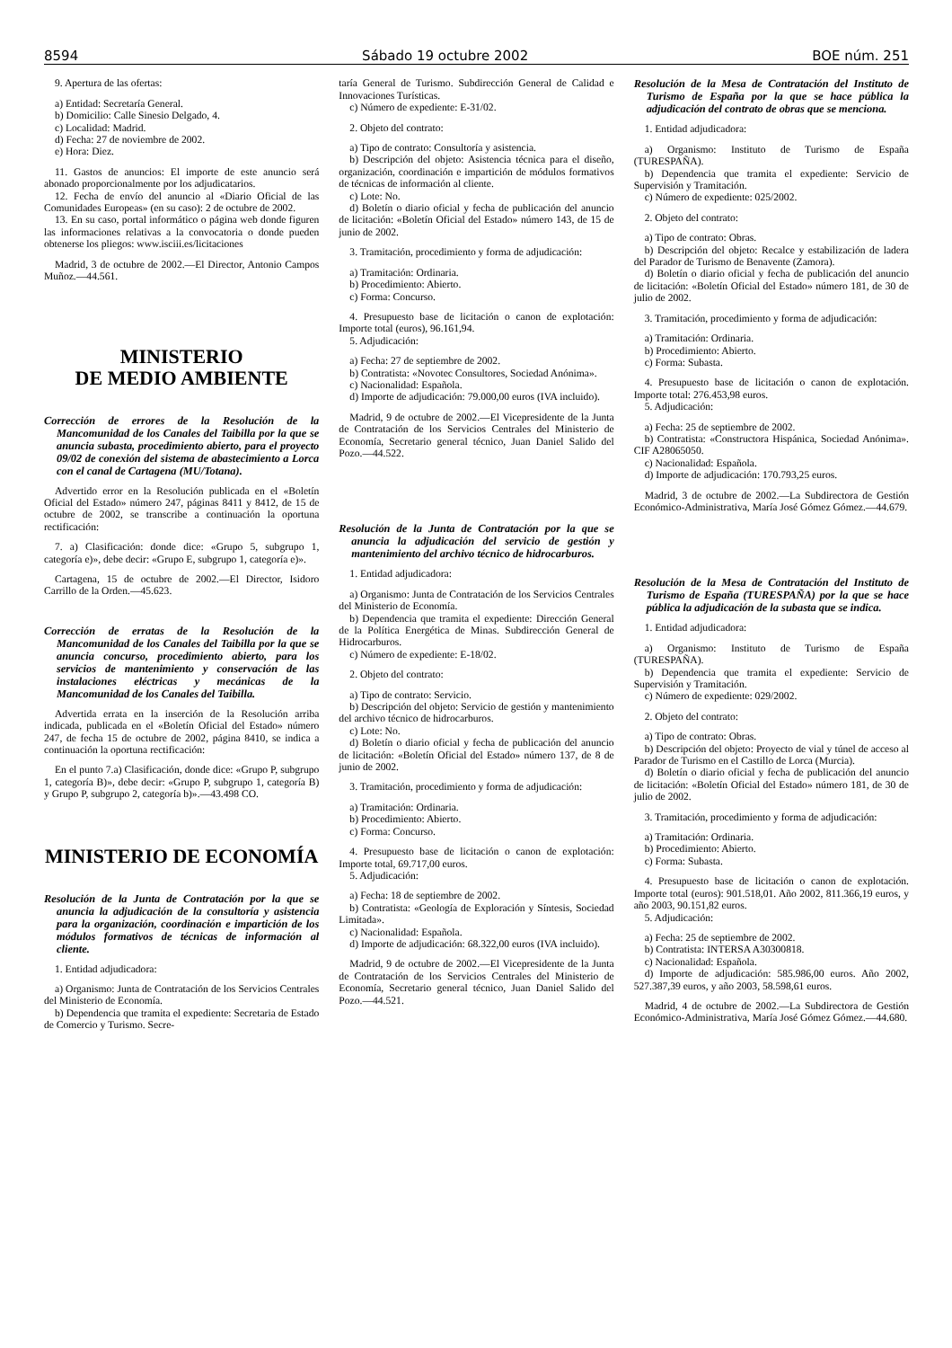8594 Sábado 19 octubre 2002 BOE núm. 251
9. Apertura de las ofertas:
a) Entidad: Secretaría General.
b) Domicilio: Calle Sinesio Delgado, 4.
c) Localidad: Madrid.
d) Fecha: 27 de noviembre de 2002.
e) Hora: Diez.
11. Gastos de anuncios: El importe de este anuncio será abonado proporcionalmente por los adjudicatarios.
12. Fecha de envío del anuncio al «Diario Oficial de las Comunidades Europeas» (en su caso): 2 de octubre de 2002.
13. En su caso, portal informático o página web donde figuren las informaciones relativas a la convocatoria o donde pueden obtenerse los pliegos: www.isciii.es/licitaciones
Madrid, 3 de octubre de 2002.—El Director, Antonio Campos Muñoz.—44.561.
MINISTERIO
DE MEDIO AMBIENTE
Corrección de errores de la Resolución de la Mancomunidad de los Canales del Taibilla por la que se anuncia subasta, procedimiento abierto, para el proyecto 09/02 de conexión del sistema de abastecimiento a Lorca con el canal de Cartagena (MU/Totana).
Advertido error en la Resolución publicada en el «Boletín Oficial del Estado» número 247, páginas 8411 y 8412, de 15 de octubre de 2002, se transcribe a continuación la oportuna rectificación:
7. a) Clasificación: donde dice: «Grupo 5, subgrupo 1, categoría e)», debe decir: «Grupo E, subgrupo 1, categoría e)».
Cartagena, 15 de octubre de 2002.—El Director, Isidoro Carrillo de la Orden.—45.623.
Corrección de erratas de la Resolución de la Mancomunidad de los Canales del Taibilla por la que se anuncia concurso, procedimiento abierto, para los servicios de mantenimiento y conservación de las instalaciones eléctricas y mecánicas de la Mancomunidad de los Canales del Taibilla.
Advertida errata en la inserción de la Resolución arriba indicada, publicada en el «Boletín Oficial del Estado» número 247, de fecha 15 de octubre de 2002, página 8410, se indica a continuación la oportuna rectificación:
En el punto 7.a) Clasificación, donde dice: «Grupo P, subgrupo 1, categoría B)», debe decir: «Grupo P, subgrupo 1, categoría B) y Grupo P, subgrupo 2, categoría b)».—43.498 CO.
MINISTERIO DE ECONOMÍA
Resolución de la Junta de Contratación por la que se anuncia la adjudicación de la consultoría y asistencia para la organización, coordinación e impartición de los módulos formativos de técnicas de información al cliente.
1. Entidad adjudicadora:
a) Organismo: Junta de Contratación de los Servicios Centrales del Ministerio de Economía.
b) Dependencia que tramita el expediente: Secretaria de Estado de Comercio y Turismo. Secre-
taría General de Turismo. Subdirección General de Calidad e Innovaciones Turísticas.
c) Número de expediente: E-31/02.
2. Objeto del contrato:
a) Tipo de contrato: Consultoría y asistencia.
b) Descripción del objeto: Asistencia técnica para el diseño, organización, coordinación e impartición de módulos formativos de técnicas de información al cliente.
c) Lote: No.
d) Boletín o diario oficial y fecha de publicación del anuncio de licitación: «Boletín Oficial del Estado» número 143, de 15 de junio de 2002.
3. Tramitación, procedimiento y forma de adjudicación:
a) Tramitación: Ordinaria.
b) Procedimiento: Abierto.
c) Forma: Concurso.
4. Presupuesto base de licitación o canon de explotación: Importe total (euros), 96.161,94.
5. Adjudicación:
a) Fecha: 27 de septiembre de 2002.
b) Contratista: «Novotec Consultores, Sociedad Anónima».
c) Nacionalidad: Española.
d) Importe de adjudicación: 79.000,00 euros (IVA incluido).
Madrid, 9 de octubre de 2002.—El Vicepresidente de la Junta de Contratación de los Servicios Centrales del Ministerio de Economía, Secretario general técnico, Juan Daniel Salido del Pozo.—44.522.
Resolución de la Junta de Contratación por la que se anuncia la adjudicación del servicio de gestión y mantenimiento del archivo técnico de hidrocarburos.
1. Entidad adjudicadora:
a) Organismo: Junta de Contratación de los Servicios Centrales del Ministerio de Economía.
b) Dependencia que tramita el expediente: Dirección General de la Política Energética de Minas. Subdirección General de Hidrocarburos.
c) Número de expediente: E-18/02.
2. Objeto del contrato:
a) Tipo de contrato: Servicio.
b) Descripción del objeto: Servicio de gestión y mantenimiento del archivo técnico de hidrocarburos.
c) Lote: No.
d) Boletín o diario oficial y fecha de publicación del anuncio de licitación: «Boletín Oficial del Estado» número 137, de 8 de junio de 2002.
3. Tramitación, procedimiento y forma de adjudicación:
a) Tramitación: Ordinaria.
b) Procedimiento: Abierto.
c) Forma: Concurso.
4. Presupuesto base de licitación o canon de explotación: Importe total, 69.717,00 euros.
5. Adjudicación:
a) Fecha: 18 de septiembre de 2002.
b) Contratista: «Geología de Exploración y Síntesis, Sociedad Limitada».
c) Nacionalidad: Española.
d) Importe de adjudicación: 68.322,00 euros (IVA incluido).
Madrid, 9 de octubre de 2002.—El Vicepresidente de la Junta de Contratación de los Servicios Centrales del Ministerio de Economía, Secretario general técnico, Juan Daniel Salido del Pozo.—44.521.
Resolución de la Mesa de Contratación del Instituto de Turismo de España por la que se hace pública la adjudicación del contrato de obras que se menciona.
1. Entidad adjudicadora:
a) Organismo: Instituto de Turismo de España (TURESPAÑA).
b) Dependencia que tramita el expediente: Servicio de Supervisión y Tramitación.
c) Número de expediente: 025/2002.
2. Objeto del contrato:
a) Tipo de contrato: Obras.
b) Descripción del objeto: Recalce y estabilización de ladera del Parador de Turismo de Benavente (Zamora).
d) Boletín o diario oficial y fecha de publicación del anuncio de licitación: «Boletín Oficial del Estado» número 181, de 30 de julio de 2002.
3. Tramitación, procedimiento y forma de adjudicación:
a) Tramitación: Ordinaria.
b) Procedimiento: Abierto.
c) Forma: Subasta.
4. Presupuesto base de licitación o canon de explotación. Importe total: 276.453,98 euros.
5. Adjudicación:
a) Fecha: 25 de septiembre de 2002.
b) Contratista: «Constructora Hispánica, Sociedad Anónima». CIF A28065050.
c) Nacionalidad: Española.
d) Importe de adjudicación: 170.793,25 euros.
Madrid, 3 de octubre de 2002.—La Subdirectora de Gestión Económico-Administrativa, María José Gómez Gómez.—44.679.
Resolución de la Mesa de Contratación del Instituto de Turismo de España (TURESPAÑA) por la que se hace pública la adjudicación de la subasta que se indica.
1. Entidad adjudicadora:
a) Organismo: Instituto de Turismo de España (TURESPAÑA).
b) Dependencia que tramita el expediente: Servicio de Supervisión y Tramitación.
c) Número de expediente: 029/2002.
2. Objeto del contrato:
a) Tipo de contrato: Obras.
b) Descripción del objeto: Proyecto de vial y túnel de acceso al Parador de Turismo en el Castillo de Lorca (Murcia).
d) Boletín o diario oficial y fecha de publicación del anuncio de licitación: «Boletín Oficial del Estado» número 181, de 30 de julio de 2002.
3. Tramitación, procedimiento y forma de adjudicación:
a) Tramitación: Ordinaria.
b) Procedimiento: Abierto.
c) Forma: Subasta.
4. Presupuesto base de licitación o canon de explotación. Importe total (euros): 901.518,01. Año 2002, 811.366,19 euros, y año 2003, 90.151,82 euros.
5. Adjudicación:
a) Fecha: 25 de septiembre de 2002.
b) Contratista: INTERSA A30300818.
c) Nacionalidad: Española.
d) Importe de adjudicación: 585.986,00 euros. Año 2002, 527.387,39 euros, y año 2003, 58.598,61 euros.
Madrid, 4 de octubre de 2002.—La Subdirectora de Gestión Económico-Administrativa, María José Gómez Gómez.—44.680.